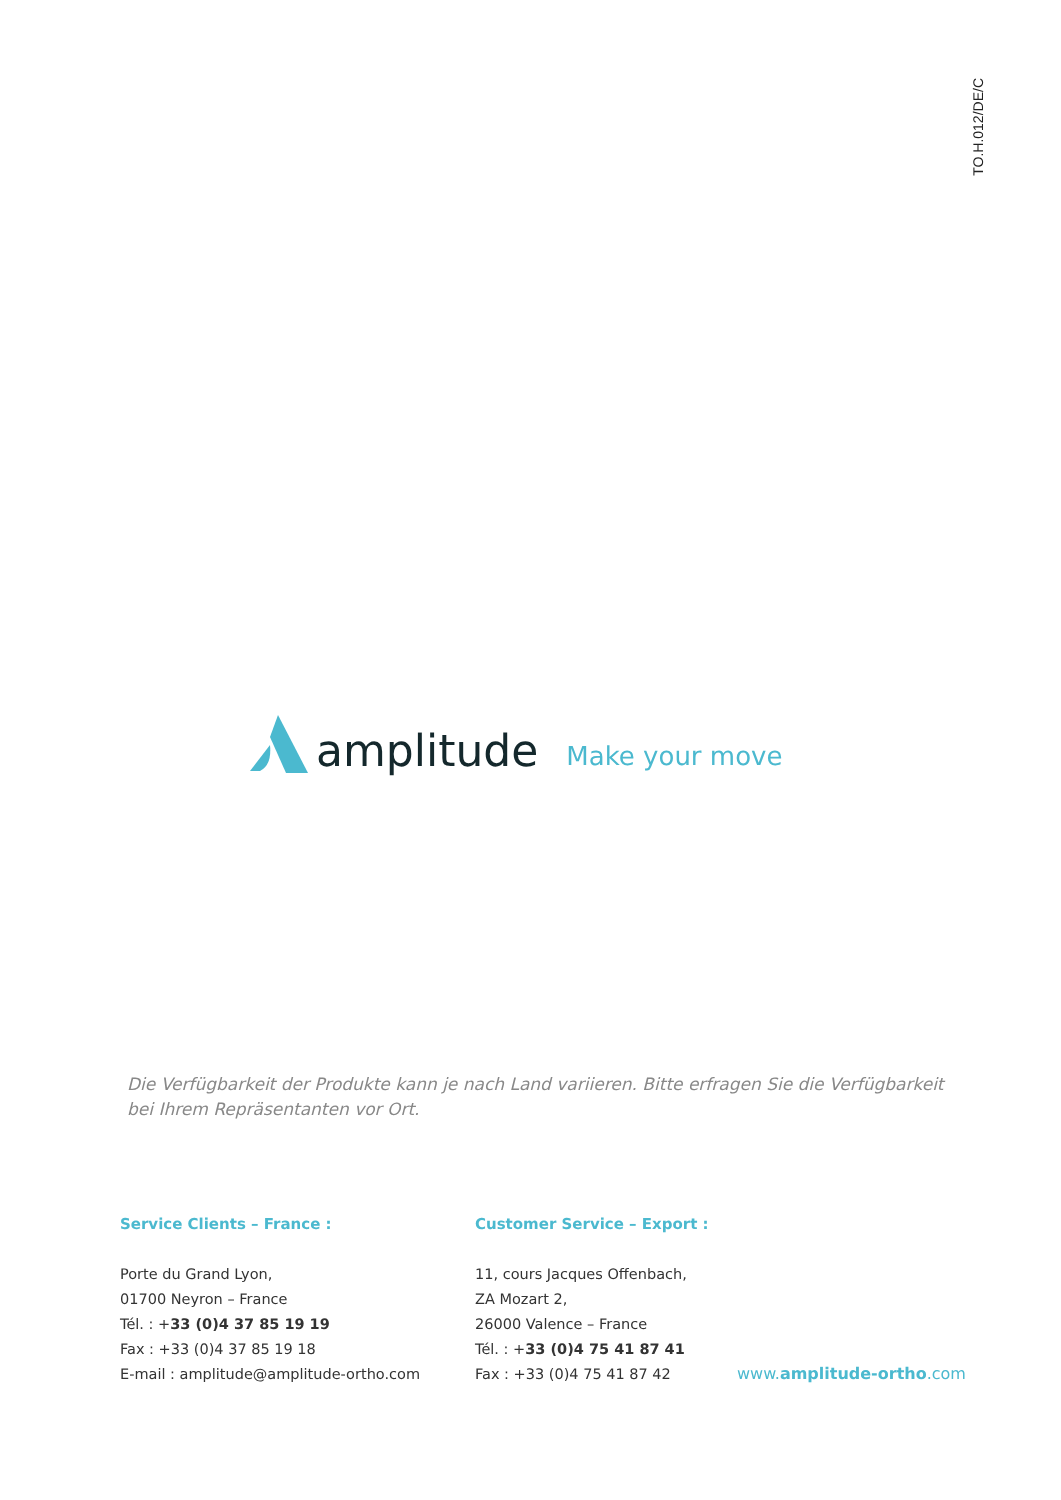TO.H.012/DE/C
amplitude Make your move
Die Verfügbarkeit der Produkte kann je nach Land variieren. Bitte erfragen Sie die Verfügbarkeit bei Ihrem Repräsentanten vor Ort.
Service Clients – France :
Porte du Grand Lyon,
01700 Neyron – France
Tél. : +33 (0)4 37 85 19 19
Fax : +33 (0)4 37 85 19 18
E-mail : amplitude@amplitude-ortho.com
Customer Service – Export :
11, cours Jacques Offenbach,
ZA Mozart 2,
26000 Valence – France
Tél. : +33 (0)4 75 41 87 41
Fax : +33 (0)4 75 41 87 42
www.amplitude-ortho.com